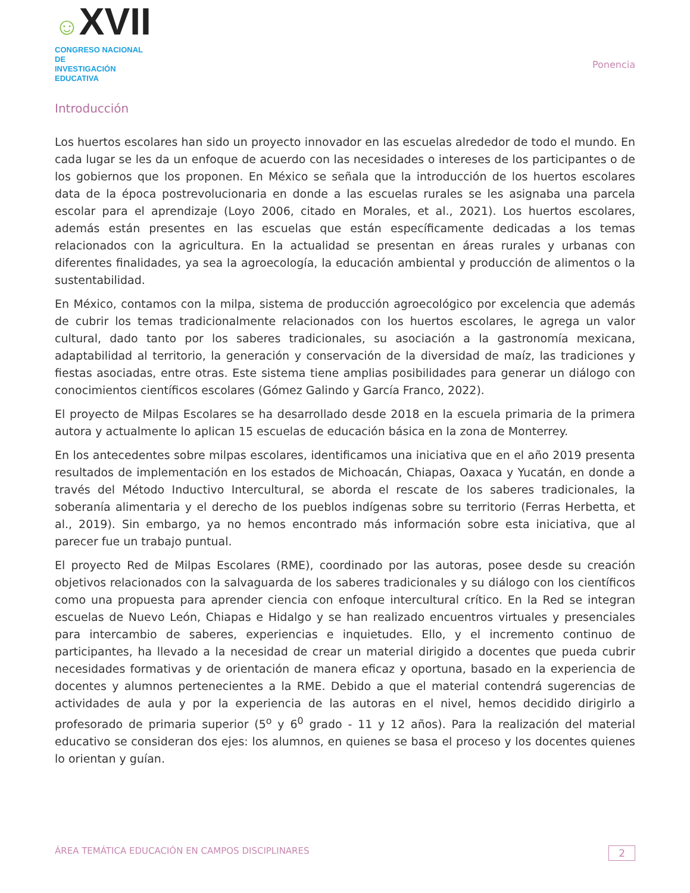☺XVII
CONGRESO NACIONAL DE
INVESTIGACIÓN EDUCATIVA
Ponencia
Introducción
Los huertos escolares han sido un proyecto innovador en las escuelas alrededor de todo el mundo. En cada lugar se les da un enfoque de acuerdo con las necesidades o intereses de los participantes o de los gobiernos que los proponen. En México se señala que la introducción de los huertos escolares data de la época postrevolucionaria en donde a las escuelas rurales se les asignaba una parcela escolar para el aprendizaje (Loyo 2006, citado en Morales, et al., 2021). Los huertos escolares, además están presentes en las escuelas que están específicamente dedicadas a los temas relacionados con la agricultura. En la actualidad se presentan en áreas rurales y urbanas con diferentes finalidades, ya sea la agroecología, la educación ambiental y producción de alimentos o la sustentabilidad.
En México, contamos con la milpa, sistema de producción agroecológico por excelencia que además de cubrir los temas tradicionalmente relacionados con los huertos escolares, le agrega un valor cultural, dado tanto por los saberes tradicionales, su asociación a la gastronomía mexicana, adaptabilidad al territorio, la generación y conservación de la diversidad de maíz, las tradiciones y fiestas asociadas, entre otras. Este sistema tiene amplias posibilidades para generar un diálogo con conocimientos científicos escolares (Gómez Galindo y García Franco, 2022).
El proyecto de Milpas Escolares se ha desarrollado desde 2018 en la escuela primaria de la primera autora y actualmente lo aplican 15 escuelas de educación básica en la zona de Monterrey.
En los antecedentes sobre milpas escolares, identificamos una iniciativa que en el año 2019 presenta resultados de implementación en los estados de Michoacán, Chiapas, Oaxaca y Yucatán, en donde a través del Método Inductivo Intercultural, se aborda el rescate de los saberes tradicionales, la soberanía alimentaria y el derecho de los pueblos indígenas sobre su territorio (Ferras Herbetta, et al., 2019). Sin embargo, ya no hemos encontrado más información sobre esta iniciativa, que al parecer fue un trabajo puntual.
El proyecto Red de Milpas Escolares (RME), coordinado por las autoras, posee desde su creación objetivos relacionados con la salvaguarda de los saberes tradicionales y su diálogo con los científicos como una propuesta para aprender ciencia con enfoque intercultural crítico. En la Red se integran escuelas de Nuevo León, Chiapas e Hidalgo y se han realizado encuentros virtuales y presenciales para intercambio de saberes, experiencias e inquietudes. Ello, y el incremento continuo de participantes, ha llevado a la necesidad de crear un material dirigido a docentes que pueda cubrir necesidades formativas y de orientación de manera eficaz y oportuna, basado en la experiencia de docentes y alumnos pertenecientes a la RME. Debido a que el material contendrá sugerencias de actividades de aula y por la experiencia de las autoras en el nivel, hemos decidido dirigirlo a profesorado de primaria superior (5<sup>o</sup> y 6<sup>0</sup> grado - 11 y 12 años). Para la realización del material educativo se consideran dos ejes: los alumnos, en quienes se basa el proceso y los docentes quienes lo orientan y guían.
ÁREA TEMÁTICA EDUCACIÓN EN CAMPOS DISCIPLINARES
2